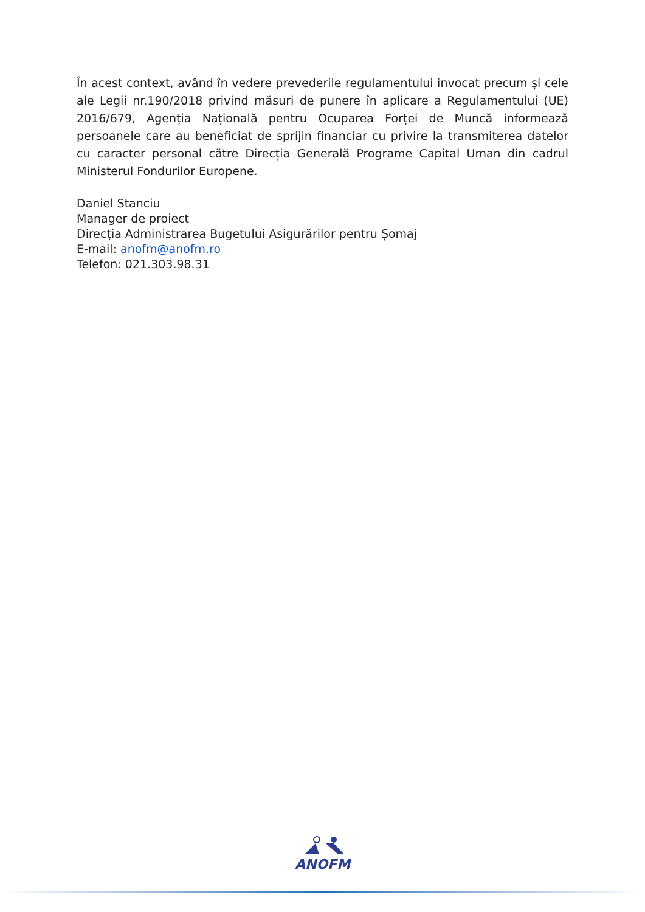În acest context, având în vedere prevederile regulamentului invocat precum și cele ale Legii nr.190/2018 privind măsuri de punere în aplicare a Regulamentului (UE) 2016/679, Agenția Națională pentru Ocuparea Forței de Muncă informează persoanele care au beneficiat de sprijin financiar cu privire la transmiterea datelor cu caracter personal către Direcția Generală Programe Capital Uman din cadrul Ministerul Fondurilor Europene.
Daniel Stanciu
Manager de proiect
Direcția Administrarea Bugetului Asigurărilor pentru Șomaj
E-mail: anofm@anofm.ro
Telefon: 021.303.98.31
ANOFM